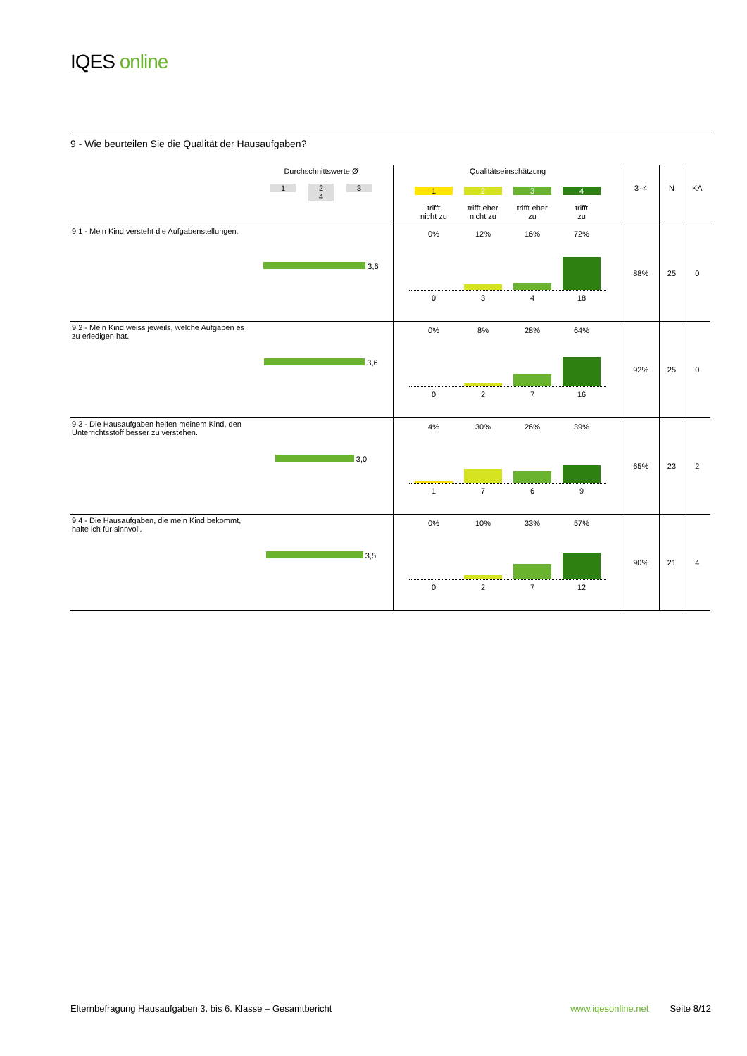IQES online
9 - Wie beurteilen Sie die Qualität der Hausaufgaben?
| | Durchschnittswerte Ø 1 2 3 4 | Qualitätseinschätzung 1 trifft nicht zu 2 trifft eher nicht zu 3 trifft eher zu 4 trifft zu | 3–4 | N | KA |
| --- | --- | --- | --- | --- | --- |
| 9.1 - Mein Kind versteht die Aufgabenstellungen. | 3,6 | 0% 12% 16% 72% 0 3 4 18 | 88% | 25 | 0 |
| 9.2 - Mein Kind weiss jeweils, welche Aufgaben es zu erledigen hat. | 3,6 | 0% 8% 28% 64% 0 2 7 16 | 92% | 25 | 0 |
| 9.3 - Die Hausaufgaben helfen meinem Kind, den Unterrichtsstoff besser zu verstehen. | 3,0 | 4% 30% 26% 39% 1 7 6 9 | 65% | 23 | 2 |
| 9.4 - Die Hausaufgaben, die mein Kind bekommt, halte ich für sinnvoll. | 3,5 | 0% 10% 33% 57% 0 2 7 12 | 90% | 21 | 4 |
Elternbefragung Hausaufgaben 3. bis 6. Klasse – Gesamtbericht www.iqesonline.net Seite 8/12